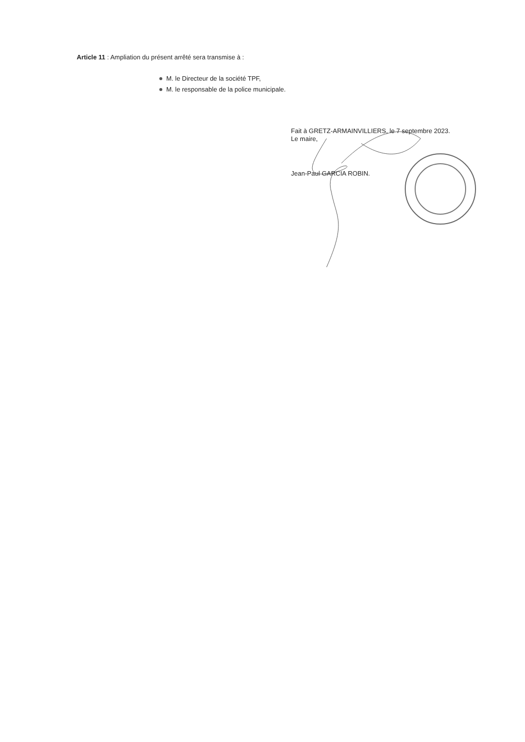Article 11 : Ampliation du présent arrêté sera transmise à :
M. le Directeur de la société TPF,
M. le responsable de la police municipale.
Fait à GRETZ-ARMAINVILLIERS, le 7 septembre 2023.
Le maire,
Jean-Paul GARCIA ROBIN.